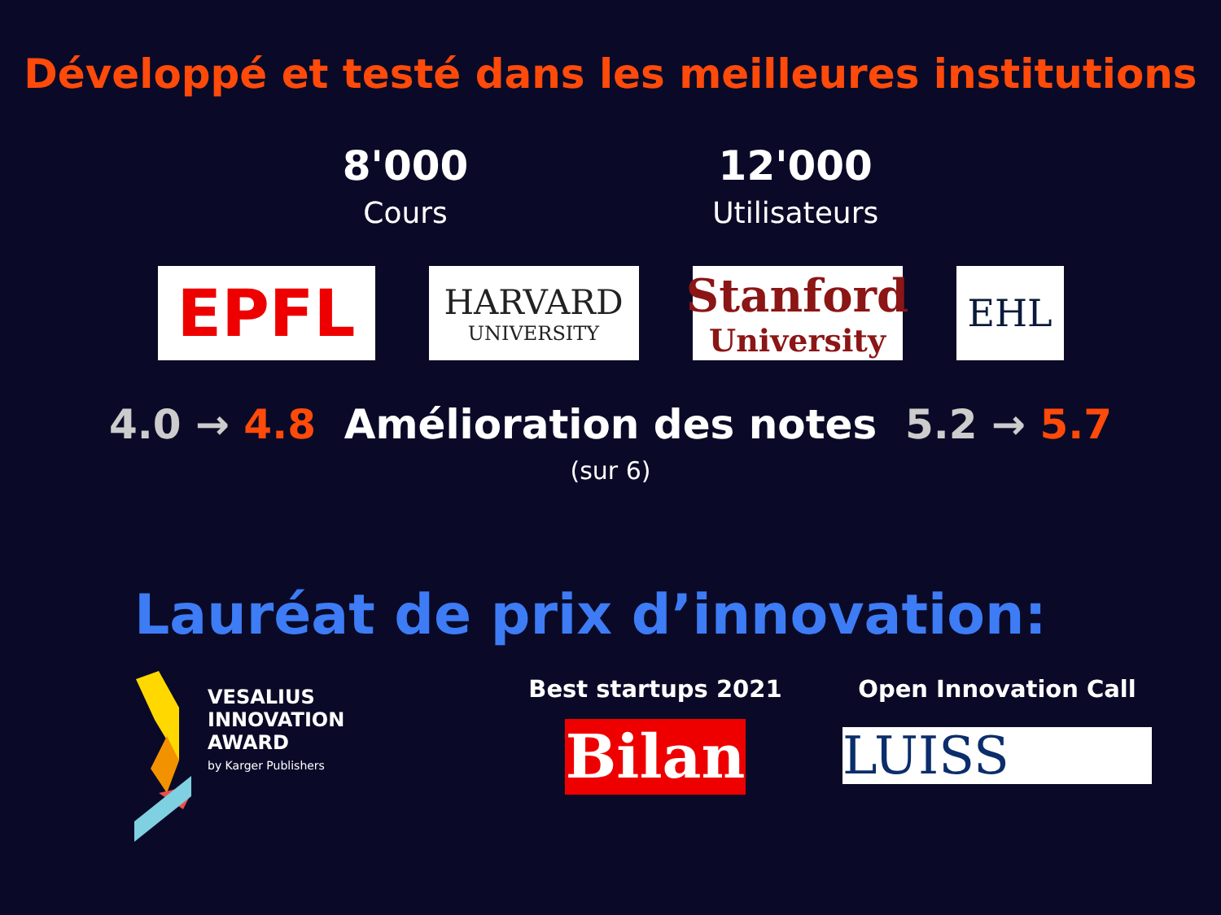Développé et testé dans les meilleures institutions
8'000
Cours
12'000
Utilisateurs
EPFL
HARVARD
UNIVERSITY
Stanford
University
EHL
4.0 → 4.8 Amélioration des notes 5.2 → 5.7
(sur 6)
Lauréat de prix d’innovation:
VESALIUS
INNOVATION
AWARD
by Karger Publishers
Best startups 2021
Bilan
Open Innovation Call
LUISS